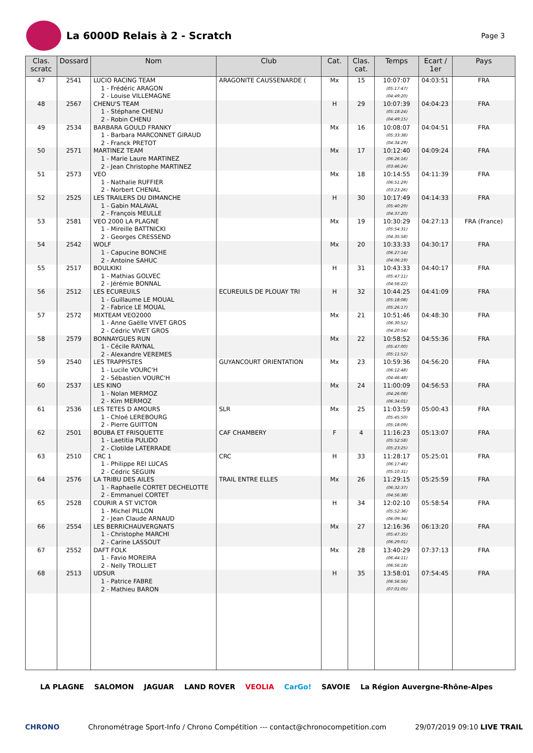La 6000D Relais à 2 - Scratch
Page 3
| Clas. scratc | Dossard | Nom | Club | Cat. | Clas. cat. | Temps | Ecart / 1er | Pays |
| --- | --- | --- | --- | --- | --- | --- | --- | --- |
| 47 | 2541 | LUCIO RACING TEAM 1 - Frédéric ARAGON 2 - Louise VILLEMAGNE | ARAGONITE CAUSSENARDE ( | Mx | 15 | 10:07:07 (05:17:47) (04:49:20) | 04:03:51 | FRA |
| 48 | 2567 | CHENU'S TEAM 1 - Stéphane CHENU 2 - Robin CHENU | | H | 29 | 10:07:39 (05:18:24) (04:49:15) | 04:04:23 | FRA |
| 49 | 2534 | BARBARA GOULD FRANKY 1 - Barbara MARCONNET GIRAUD 2 - Franck PRETOT | | Mx | 16 | 10:08:07 (05:33:38) (04:34:29) | 04:04:51 | FRA |
| 50 | 2571 | MARTINEZ TEAM 1 - Marie Laure MARTINEZ 2 - Jean Christophe MARTINEZ | | Mx | 17 | 10:12:40 (06:26:16) (03:46:24) | 04:09:24 | FRA |
| 51 | 2573 | VEO 1 - Nathalie RUFFIER 2 - Norbert CHENAL | | Mx | 18 | 10:14:55 (06:51:29) (03:23:26) | 04:11:39 | FRA |
| 52 | 2525 | LES TRAILERS DU DIMANCHE 1 - Gabin MALAVAL 2 - François MEULLE | | H | 30 | 10:17:49 (05:40:29) (04:37:20) | 04:14:33 | FRA |
| 53 | 2581 | VEO 2000 LA PLAGNE 1 - Mireille BATTNICKI 2 - Georges CRESSEND | | Mx | 19 | 10:30:29 (05:54:31) (04:35:58) | 04:27:13 | FRA (France) |
| 54 | 2542 | WOLF 1 - Capucine BONCHE 2 - Antoine SAHUC | | Mx | 20 | 10:33:33 (06:27:14) (04:06:19) | 04:30:17 | FRA |
| 55 | 2517 | BOULKIKI 1 - Mathias GOLVEC 2 - Jérémie BONNAL | | H | 31 | 10:43:33 (05:47:11) (04:56:22) | 04:40:17 | FRA |
| 56 | 2512 | LES ECUREUILS 1 - Guillaume LE MOUAL 2 - Fabrice LE MOUAL | ECUREUILS DE PLOUAY TRI | H | 32 | 10:44:25 (05:18:08) (05:26:17) | 04:41:09 | FRA |
| 57 | 2572 | MIXTEAM VEO2000 1 - Anne Gaëlle VIVET GROS 2 - Cédric VIVET GROS | | Mx | 21 | 10:51:46 (06:30:52) (04:20:54) | 04:48:30 | FRA |
| 58 | 2579 | BONNAYGUES RUN 1 - Cécile RAYNAL 2 - Alexandre VEREMES | | Mx | 22 | 10:58:52 (05:47:00) (05:11:52) | 04:55:36 | FRA |
| 59 | 2540 | LES TRAPPISTES 1 - Lucile VOURC'H 2 - Sébastien VOURC'H | GUYANCOURT ORIENTATION | Mx | 23 | 10:59:36 (06:12:48) (04:46:48) | 04:56:20 | FRA |
| 60 | 2537 | LES KINO 1 - Nolan MERMOZ 2 - Kim MERMOZ | | Mx | 24 | 11:00:09 (04:26:08) (06:34:01) | 04:56:53 | FRA |
| 61 | 2536 | LES TETES D AMOURS 1 - Chloé LEREBOURG 2 - Pierre GUITTON | SLR | Mx | 25 | 11:03:59 (05:45:50) (05:18:09) | 05:00:43 | FRA |
| 62 | 2501 | BOUBA ET FRISQUETTE 1 - Laetitia PULIDO 2 - Clotilde LATERRADE | CAF CHAMBERY | F | 4 | 11:16:23 (05:52:58) (05:23:25) | 05:13:07 | FRA |
| 63 | 2510 | CRC 1 1 - Philippe REI LUCAS 2 - Cédric SEGUIN | CRC | H | 33 | 11:28:17 (06:17:46) (05:10:31) | 05:25:01 | FRA |
| 64 | 2576 | LA TRIBU DES AILES 1 - Raphaelle CORTET DECHELOTTE 2 - Emmanuel CORTET | TRAIL ENTRE ELLES | Mx | 26 | 11:29:15 (06:32:37) (04:56:38) | 05:25:59 | FRA |
| 65 | 2528 | COURIR A ST VICTOR 1 - Michel PILLON 2 - Jean Claude ARNAUD | | H | 34 | 12:02:10 (05:52:36) (06:09:34) | 05:58:54 | FRA |
| 66 | 2554 | LES BERRICHAUVERGNATS 1 - Christophe MARCHI 2 - Carine LASSOUT | | Mx | 27 | 12:16:36 (05:47:35) (06:29:01) | 06:13:20 | FRA |
| 67 | 2552 | DAFT FOLK 1 - Favio MOREIRA 2 - Nelly TROLLIET | | Mx | 28 | 13:40:29 (06:44:11) (06:56:18) | 07:37:13 | FRA |
| 68 | 2513 | UDSUR 1 - Patrice FABRE 2 - Mathieu BARON | | H | 35 | 13:58:01 (06:56:56) (07:01:05) | 07:54:45 | FRA |
LA PLAGNE SALOMON JAGUAR LAND ROVER VEOLIA CarGo! SAVOIE La Région Auvergne-Rhône-Alpes
CHRONO Chronométrage Sport-Info / Chrono Compétition --- contact@chronocompetition.com 29/07/2019 09:10 LIVE TRAIL